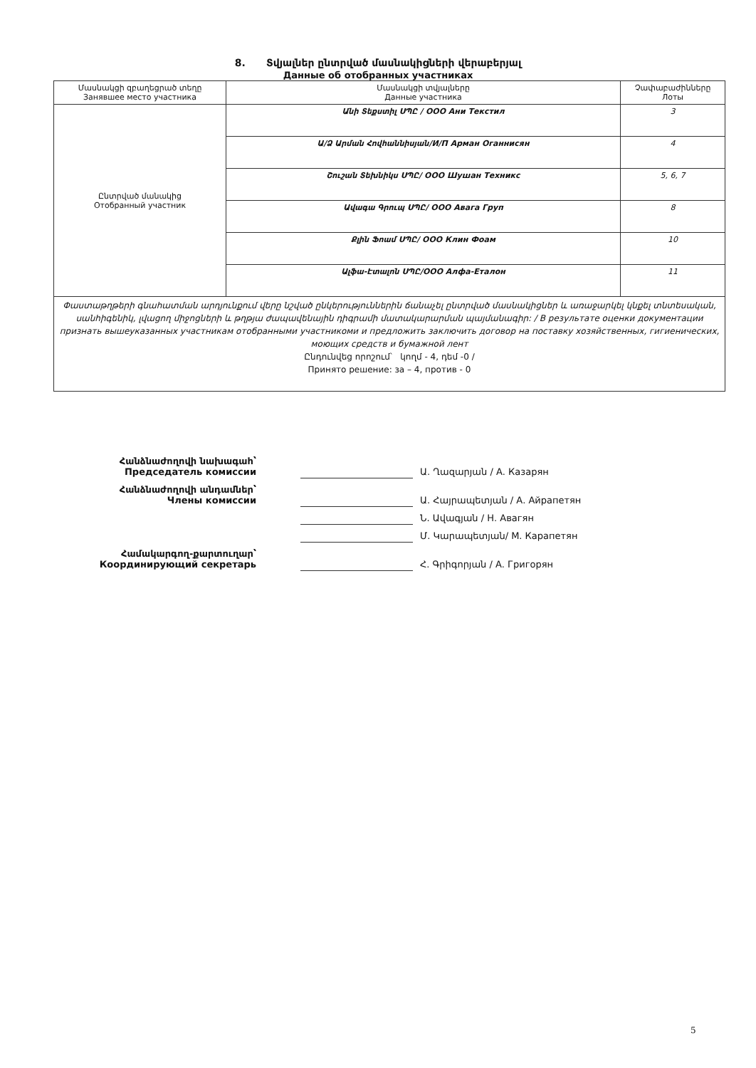8. Տվյալներ ընտրված մասնակիցների վերաբերյալ
Данные об отобранных участниках
| Մասնակցի զբաղեցրած տեղը Занявшее место участника | Մասնակցի տվյալները Данные участника | Չափաբաժինները Лоты |
| --- | --- | --- |
| Ընտրված մանակից Отобранный участник | Անի Տեքստիլ ՍՊԸ / ООО Ани Текстил | 3 |
| | Ա/Ձ Արման Հովհաննիսյան/И/П Арман Оганнисян | 4 |
| | Շուշան Տեխնիկս ՍՊԸ/ ООО Шушан Техникс | 5, 6, 7 |
| | Ավագա Գրուպ ՍՊԸ/ ООО Авага Груп | 8 |
| | Քլին Ֆոամ ՍՊԸ/ ООО Клин Фоам | 10 |
| | Ալֆա-Էտալոն ՍՊԸ/ООО Алфа-Еталон | 11 |
| Փաստաթղթերի գնահատման արդյունքում վերը նշված ընկերություններին ճանաչել ընտրված մասնակիցներ և առաջարկել կնքել տնտեսական, սանհիգենիկ, լվացող միջոցների և թղթյա ժապավենային դիգրամի մատակարարման պայմանագիր: / В результате оценки документации признать вышеуказанных участникам отобранными участникоми и предложить заключить договор на поставку хозяйственных, гигиенических, моющих средств и бумажной лент Ընդունվեց որոշում՝ կողմ - 4, դեմ -0 / Принято решение: за – 4, против - 0 | | |
Հանձնաժողովի նախագահ՝
Председатель комиссии
Ա. Ղազարյան / А. Казарян
Հանձնաժողովի անդամներ՝
Члены комиссии
Ա. Հայրապետյան / А. Айрапетян
Ն. Ավագյան / Н. Авагян
Մ. Կարապետյան/ М. Карапетян
Համակարգող-քարտուղար՝
Координирующий секретарь
Հ. Գրիգորյան / А. Григорян
5